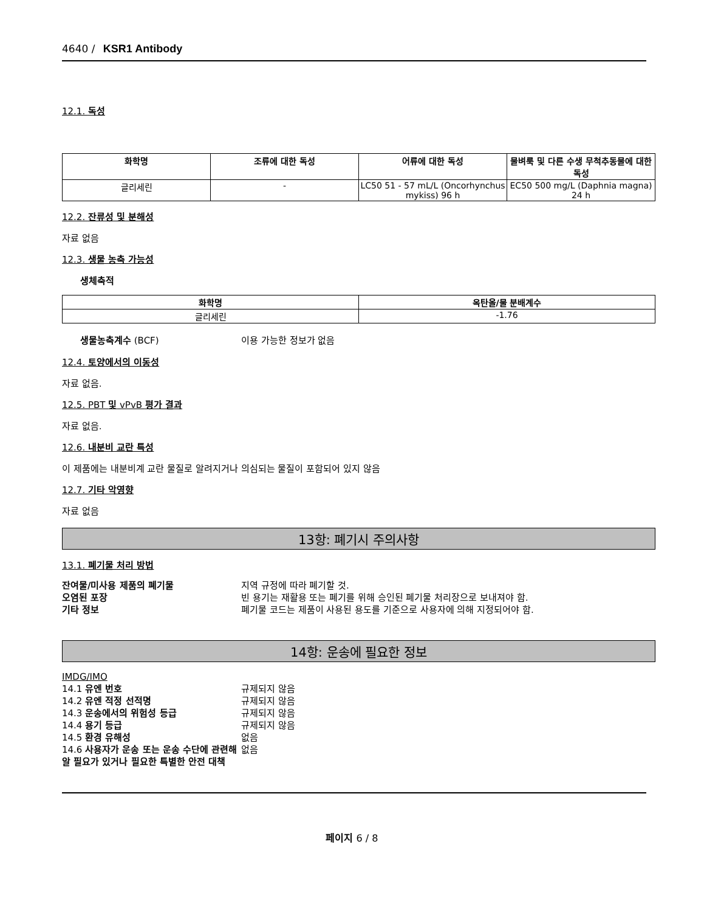4640 / KSR1 Antibody
12.1. 독성
| 화학명 | 조류에 대한 독성 | 어류에 대한 독성 | 물벼룩 및 다른 수생 무척추동물에 대한 독성 |
| --- | --- | --- | --- |
| 글리세린 | - | LC50 51 - 57 mL/L (Oncorhynchus mykiss) 96 h | EC50 500 mg/L (Daphnia magna) 24 h |
12.2. 잔류성 및 분해성
자료 없음
12.3. 생물 농축 가능성
생체축적
| 화학명 | 옥탄올/물 분배계수 |
| --- | --- |
| 글리세린 | -1.76 |
생물농축계수 (BCF)
이용 가능한 정보가 없음
12.4. 토양에서의 이동성
자료 없음.
12.5. PBT 및 vPvB 평가 결과
자료 없음.
12.6. 내분비 교란 특성
이 제품에는 내분비계 교란 물질로 알려지거나 의심되는 물질이 포함되어 있지 않음
12.7. 기타 악영향
자료 없음
13항: 폐기시 주의사항
13.1. 폐기물 처리 방법
잔여물/미사용 제품의 폐기물
지역 규정에 따라 폐기할 것.
오염된 포장
빈 용기는 재활용 또는 폐기를 위해 승인된 폐기물 처리장으로 보내져야 함.
기타 정보
폐기물 코드는 제품이 사용된 용도를 기준으로 사용자에 의해 지정되어야 함.
14항: 운송에 필요한 정보
IMDG/IMO
14.1 유엔 번호
규제되지 않음
14.2 유엔 적정 선적명
규제되지 않음
14.3 운송에서의 위험성 등급
규제되지 않음
14.4 용기 등급
규제되지 않음
14.5 환경 유해성
없음
14.6 사용자가 운송 또는 운송 수단에 관련해 알 필요가 있거나 필요한 특별한 안전 대책
없음
페이지 6 / 8